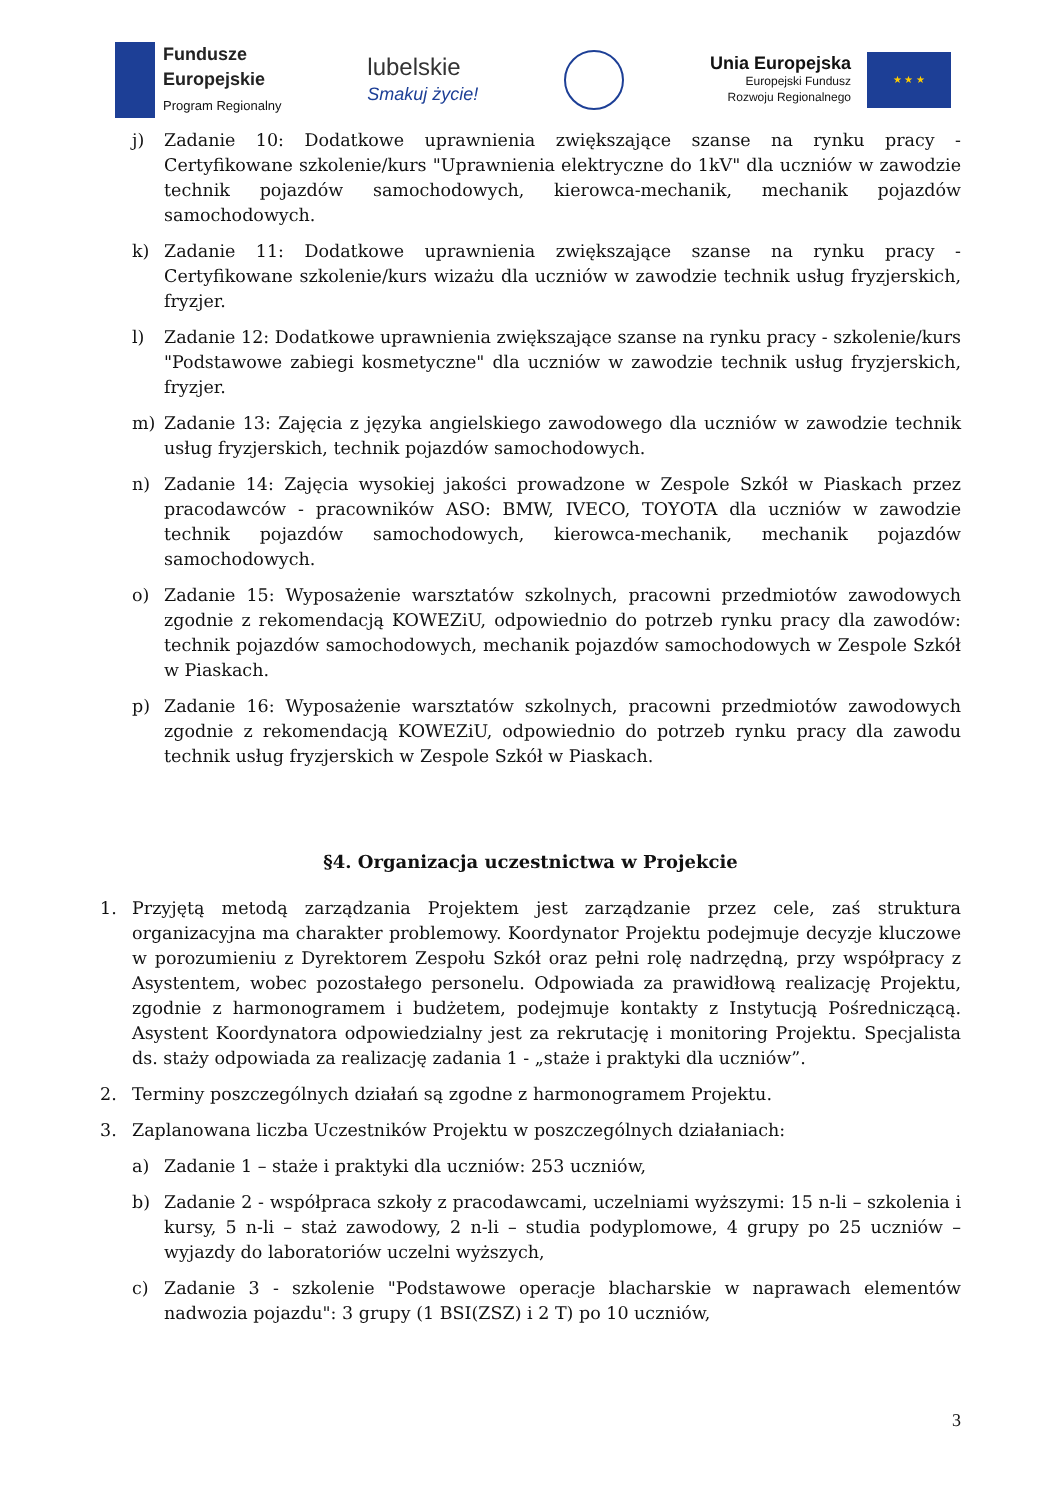Fundusze
Europejskie
Program Regionalny
lubelskie
Smakuj życie!
Unia Europejska
Europejski Fundusz
Rozwoju Regionalnego
★ ★ ★
j) Zadanie 10: Dodatkowe uprawnienia zwiększające szanse na rynku pracy - Certyfikowane szkolenie/kurs "Uprawnienia elektryczne do 1kV" dla uczniów w zawodzie technik pojazdów samochodowych, kierowca-mechanik, mechanik pojazdów samochodowych.
k) Zadanie 11: Dodatkowe uprawnienia zwiększające szanse na rynku pracy - Certyfikowane szkolenie/kurs wizażu dla uczniów w zawodzie technik usług fryzjerskich, fryzjer.
l) Zadanie 12: Dodatkowe uprawnienia zwiększające szanse na rynku pracy - szkolenie/kurs "Podstawowe zabiegi kosmetyczne" dla uczniów w zawodzie technik usług fryzjerskich, fryzjer.
m) Zadanie 13: Zajęcia z języka angielskiego zawodowego dla uczniów w zawodzie technik usług fryzjerskich, technik pojazdów samochodowych.
n) Zadanie 14: Zajęcia wysokiej jakości prowadzone w Zespole Szkół w Piaskach przez pracodawców - pracowników ASO: BMW, IVECO, TOYOTA dla uczniów w zawodzie technik pojazdów samochodowych, kierowca-mechanik, mechanik pojazdów samochodowych.
o) Zadanie 15: Wyposażenie warsztatów szkolnych, pracowni przedmiotów zawodowych zgodnie z rekomendacją KOWEZiU, odpowiednio do potrzeb rynku pracy dla zawodów: technik pojazdów samochodowych, mechanik pojazdów samochodowych w Zespole Szkół w Piaskach.
p) Zadanie 16: Wyposażenie warsztatów szkolnych, pracowni przedmiotów zawodowych zgodnie z rekomendacją KOWEZiU, odpowiednio do potrzeb rynku pracy dla zawodu technik usług fryzjerskich w Zespole Szkół w Piaskach.
§4. Organizacja uczestnictwa w Projekcie
1. Przyjętą metodą zarządzania Projektem jest zarządzanie przez cele, zaś struktura organizacyjna ma charakter problemowy. Koordynator Projektu podejmuje decyzje kluczowe w porozumieniu z Dyrektorem Zespołu Szkół oraz pełni rolę nadrzędną, przy współpracy z Asystentem, wobec pozostałego personelu. Odpowiada za prawidłową realizację Projektu, zgodnie z harmonogramem i budżetem, podejmuje kontakty z Instytucją Pośredniczącą. Asystent Koordynatora odpowiedzialny jest za rekrutację i monitoring Projektu. Specjalista ds. staży odpowiada za realizację zadania 1 - „staże i praktyki dla uczniów”.
2. Terminy poszczególnych działań są zgodne z harmonogramem Projektu.
3. Zaplanowana liczba Uczestników Projektu w poszczególnych działaniach:
a) Zadanie 1 – staże i praktyki dla uczniów: 253 uczniów,
b) Zadanie 2 - współpraca szkoły z pracodawcami, uczelniami wyższymi: 15 n-li – szkolenia i kursy, 5 n-li – staż zawodowy, 2 n-li – studia podyplomowe, 4 grupy po 25 uczniów – wyjazdy do laboratoriów uczelni wyższych,
c) Zadanie 3 - szkolenie "Podstawowe operacje blacharskie w naprawach elementów nadwozia pojazdu": 3 grupy (1 BSI(ZSZ) i 2 T) po 10 uczniów,
3